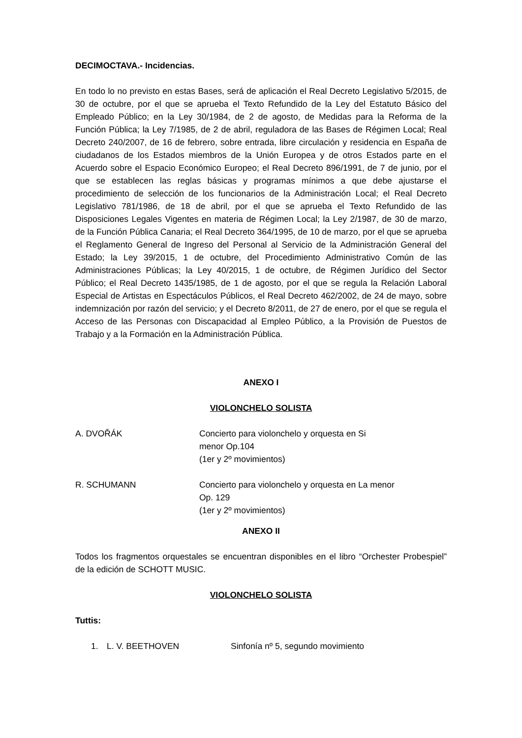DECIMOCTAVA.- Incidencias.
En todo lo no previsto en estas Bases, será de aplicación el Real Decreto Legislativo 5/2015, de 30 de octubre, por el que se aprueba el Texto Refundido de la Ley del Estatuto Básico del Empleado Público; en la Ley 30/1984, de 2 de agosto, de Medidas para la Reforma de la Función Pública; la Ley 7/1985, de 2 de abril, reguladora de las Bases de Régimen Local; Real Decreto 240/2007, de 16 de febrero, sobre entrada, libre circulación y residencia en España de ciudadanos de los Estados miembros de la Unión Europea y de otros Estados parte en el Acuerdo sobre el Espacio Económico Europeo; el Real Decreto 896/1991, de 7 de junio, por el que se establecen las reglas básicas y programas mínimos a que debe ajustarse el procedimiento de selección de los funcionarios de la Administración Local; el Real Decreto Legislativo 781/1986, de 18 de abril, por el que se aprueba el Texto Refundido de las Disposiciones Legales Vigentes en materia de Régimen Local; la Ley 2/1987, de 30 de marzo, de la Función Pública Canaria; el Real Decreto 364/1995, de 10 de marzo, por el que se aprueba el Reglamento General de Ingreso del Personal al Servicio de la Administración General del Estado; la Ley 39/2015, 1 de octubre, del Procedimiento Administrativo Común de las Administraciones Públicas; la Ley 40/2015, 1 de octubre, de Régimen Jurídico del Sector Público; el Real Decreto 1435/1985, de 1 de agosto, por el que se regula la Relación Laboral Especial de Artistas en Espectáculos Públicos, el Real Decreto 462/2002, de 24 de mayo, sobre indemnización por razón del servicio; y el Decreto 8/2011, de 27 de enero, por el que se regula el Acceso de las Personas con Discapacidad al Empleo Público, a la Provisión de Puestos de Trabajo y a la Formación en la Administración Pública.
ANEXO I
VIOLONCHELO SOLISTA
A. DVOŘÁK Concierto para violonchelo y orquesta en Si
menor Op.104
(1er y 2º movimientos)
R. SCHUMANN Concierto para violonchelo y orquesta en La menor
Op. 129
(1er y 2º movimientos)
ANEXO II
Todos los fragmentos orquestales se encuentran disponibles en el libro “Orchester Probespiel” de la edición de SCHOTT MUSIC.
VIOLONCHELO SOLISTA
Tuttis:
1. L. V. BEETHOVEN Sinfonía nº 5, segundo movimiento